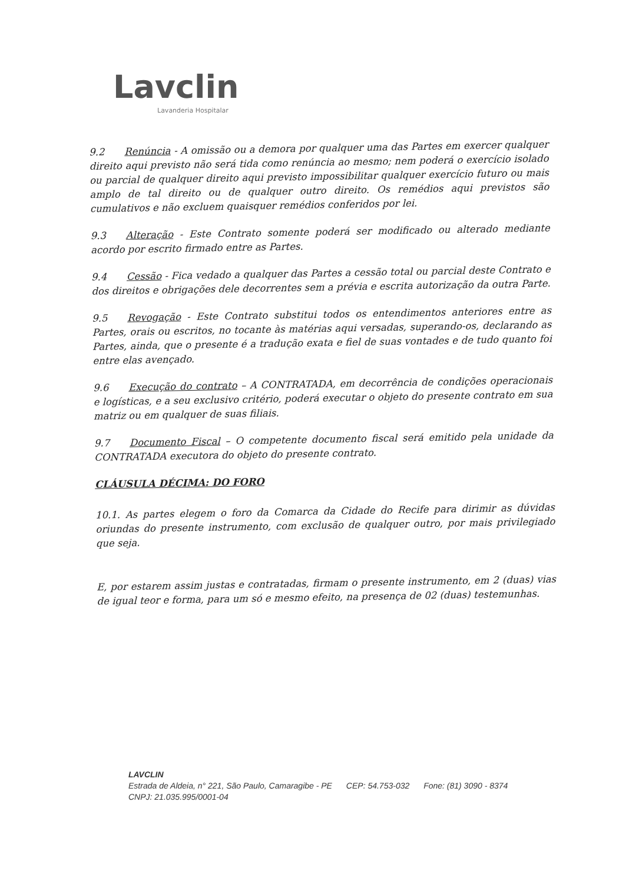Lavclin
Lavanderia Hospitalar
9.2 Renúncia - A omissão ou a demora por qualquer uma das Partes em exercer qualquer direito aqui previsto não será tida como renúncia ao mesmo; nem poderá o exercício isolado ou parcial de qualquer direito aqui previsto impossibilitar qualquer exercício futuro ou mais amplo de tal direito ou de qualquer outro direito. Os remédios aqui previstos são cumulativos e não excluem quaisquer remédios conferidos por lei.
9.3 Alteração - Este Contrato somente poderá ser modificado ou alterado mediante acordo por escrito firmado entre as Partes.
9.4 Cessão - Fica vedado a qualquer das Partes a cessão total ou parcial deste Contrato e dos direitos e obrigações dele decorrentes sem a prévia e escrita autorização da outra Parte.
9.5 Revogação - Este Contrato substitui todos os entendimentos anteriores entre as Partes, orais ou escritos, no tocante às matérias aqui versadas, superando-os, declarando as Partes, ainda, que o presente é a tradução exata e fiel de suas vontades e de tudo quanto foi entre elas avençado.
9.6 Execução do contrato – A CONTRATADA, em decorrência de condições operacionais e logísticas, e a seu exclusivo critério, poderá executar o objeto do presente contrato em sua matriz ou em qualquer de suas filiais.
9.7 Documento Fiscal – O competente documento fiscal será emitido pela unidade da CONTRATADA executora do objeto do presente contrato.
CLÁUSULA DÉCIMA: DO FORO
10.1. As partes elegem o foro da Comarca da Cidade do Recife para dirimir as dúvidas oriundas do presente instrumento, com exclusão de qualquer outro, por mais privilegiado que seja.
E, por estarem assim justas e contratadas, firmam o presente instrumento, em 2 (duas) vias de igual teor e forma, para um só e mesmo efeito, na presença de 02 (duas) testemunhas.
LAVCLIN
Estrada de Aldeia, n° 221, São Paulo, Camaragibe - PE CEP: 54.753-032 Fone: (81) 3090 - 8374
CNPJ: 21.035.995/0001-04